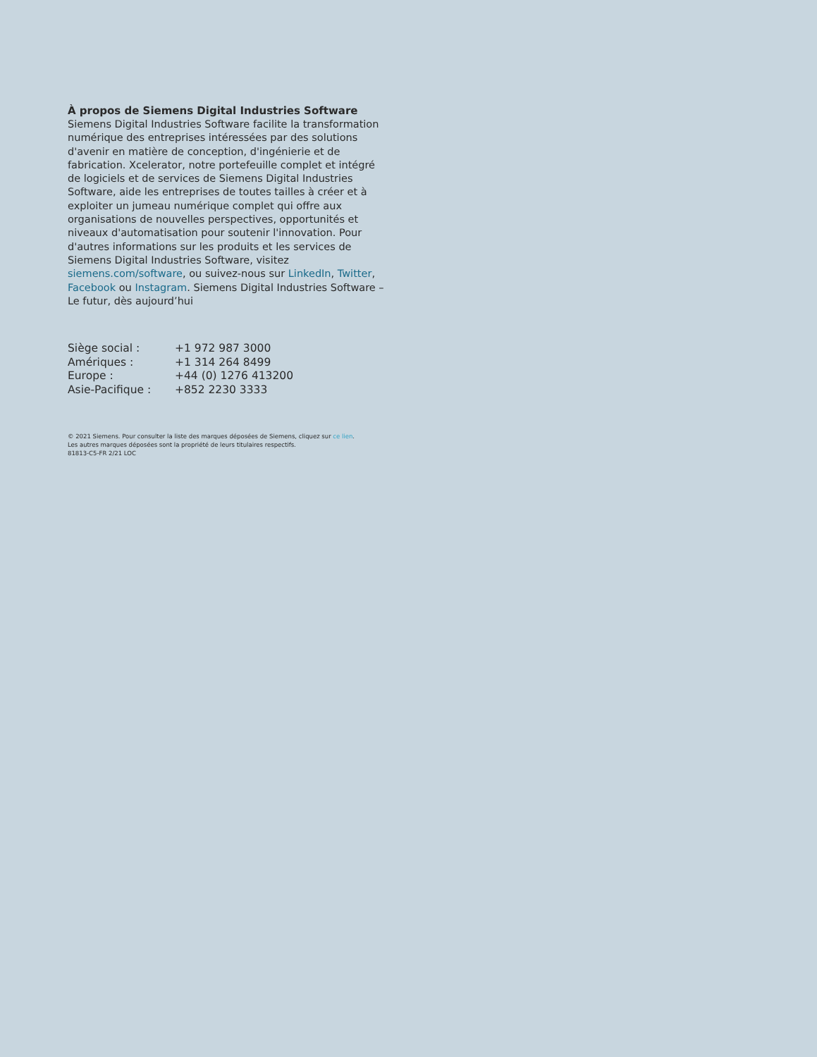À propos de Siemens Digital Industries Software
Siemens Digital Industries Software facilite la transformation numérique des entreprises intéressées par des solutions d'avenir en matière de conception, d'ingénierie et de fabrication. Xcelerator, notre portefeuille complet et intégré de logiciels et de services de Siemens Digital Industries Software, aide les entreprises de toutes tailles à créer et à exploiter un jumeau numérique complet qui offre aux organisations de nouvelles perspectives, opportunités et niveaux d'automatisation pour soutenir l'innovation. Pour d'autres informations sur les produits et les services de Siemens Digital Industries Software, visitez siemens.com/software, ou suivez-nous sur LinkedIn, Twitter, Facebook ou Instagram. Siemens Digital Industries Software – Le futur, dès aujourd’hui
| Siège social : | +1 972 987 3000 |
| Amériques : | +1 314 264 8499 |
| Europe : | +44 (0) 1276 413200 |
| Asie-Pacifique : | +852 2230 3333 |
© 2021 Siemens. Pour consulter la liste des marques déposées de Siemens, cliquez sur ce lien.
Les autres marques déposées sont la propriété de leurs titulaires respectifs.
81813-C5-FR 2/21 LOC